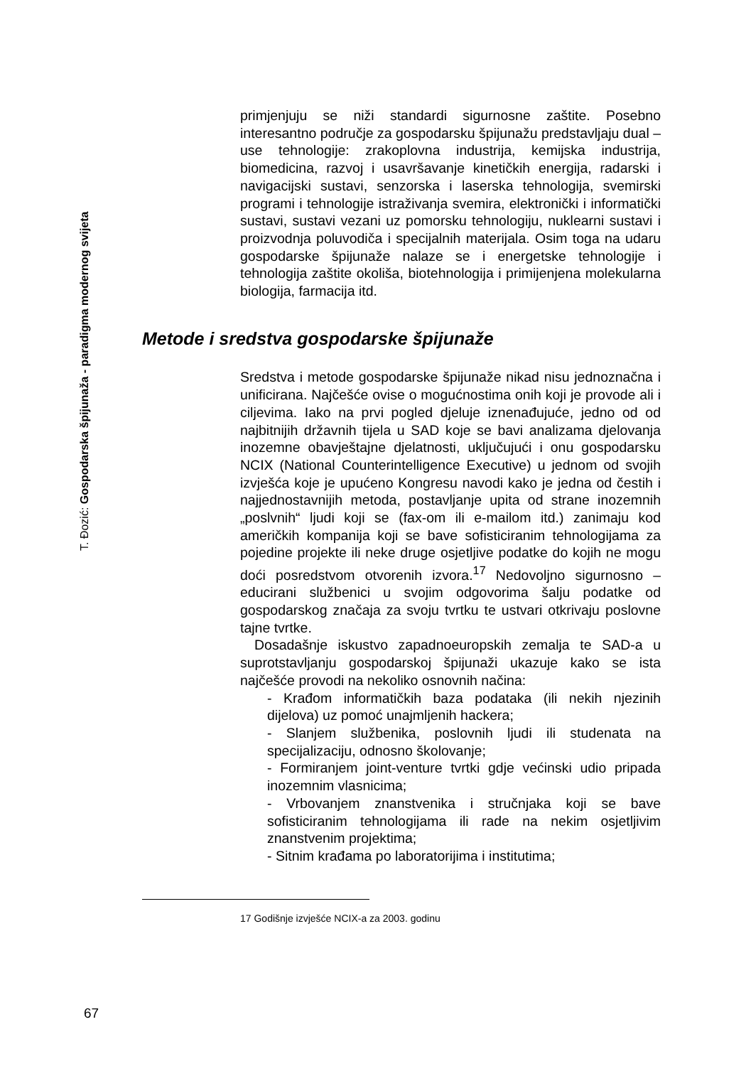T. Đozić: Gospodarska špijunaža - paradigma modernog svijeta
primjenjuju se niži standardi sigurnosne zaštite. Posebno interesantno područje za gospodarsku špijunažu predstavljaju dual – use tehnologije: zrakoplovna industrija, kemijska industrija, biomedicina, razvoj i usavršavanje kinetičkih energija, radarski i navigacijski sustavi, senzorska i laserska tehnologija, svemirski programi i tehnologije istraživanja svemira, elektronički i informatički sustavi, sustavi vezani uz pomorsku tehnologiju, nuklearni sustavi i proizvodnja poluvodiča i specijalnih materijala. Osim toga na udaru gospodarske špijunaže nalaze se i energetske tehnologije i tehnologija zaštite okoliša, biotehnologija i primijenjena molekularna biologija, farmacija itd.
Metode i sredstva gospodarske špijunaže
Sredstva i metode gospodarske špijunaže nikad nisu jednoznačna i unificirana. Najčešće ovise o mogućnostima onih koji je provode ali i ciljevima. Iako na prvi pogled djeluje iznenađujuće, jedno od od najbitnijih državnih tijela u SAD koje se bavi analizama djelovanja inozemne obavještajne djelatnosti, uključujući i onu gospodarsku NCIX (National Counterintelligence Executive) u jednom od svojih izvješća koje je upućeno Kongresu navodi kako je jedna od čestih i najjednostavnijih metoda, postavljanje upita od strane inozemnih „poslvnih“ ljudi koji se (fax-om ili e-mailom itd.) zanimaju kod američkih kompanija koji se bave sofisticiranim tehnologijama za pojedine projekte ili neke druge osjetljive podatke do kojih ne mogu doći posredstvom otvorenih izvora.<sup>17</sup> Nedovoljno sigurnosno – educirani službenici u svojim odgovorima šalju podatke od gospodarskog značaja za svoju tvrtku te ustvari otkrivaju poslovne tajne tvrtke.
Dosadašnje iskustvo zapadnoeuropskih zemalja te SAD-a u suprotstavljanju gospodarskoj špijunaži ukazuje kako se ista najčešće provodi na nekoliko osnovnih načina:
- Krađom informatičkih baza podataka (ili nekih njezinih dijelova) uz pomoć unajmljenih hackera;
- Slanjem službenika, poslovnih ljudi ili studenata na specijalizaciju, odnosno školovanje;
- Formiranjem joint-venture tvrtki gdje većinski udio pripada inozemnim vlasnicima;
- Vrbovanjem znanstvenika i stručnjaka koji se bave sofisticiranim tehnologijama ili rade na nekim osjetljivim znanstvenim projektima;
- Sitnim krađama po laboratorijima i institutima;
17 Godišnje izvješće NCIX-a za 2003. godinu
67